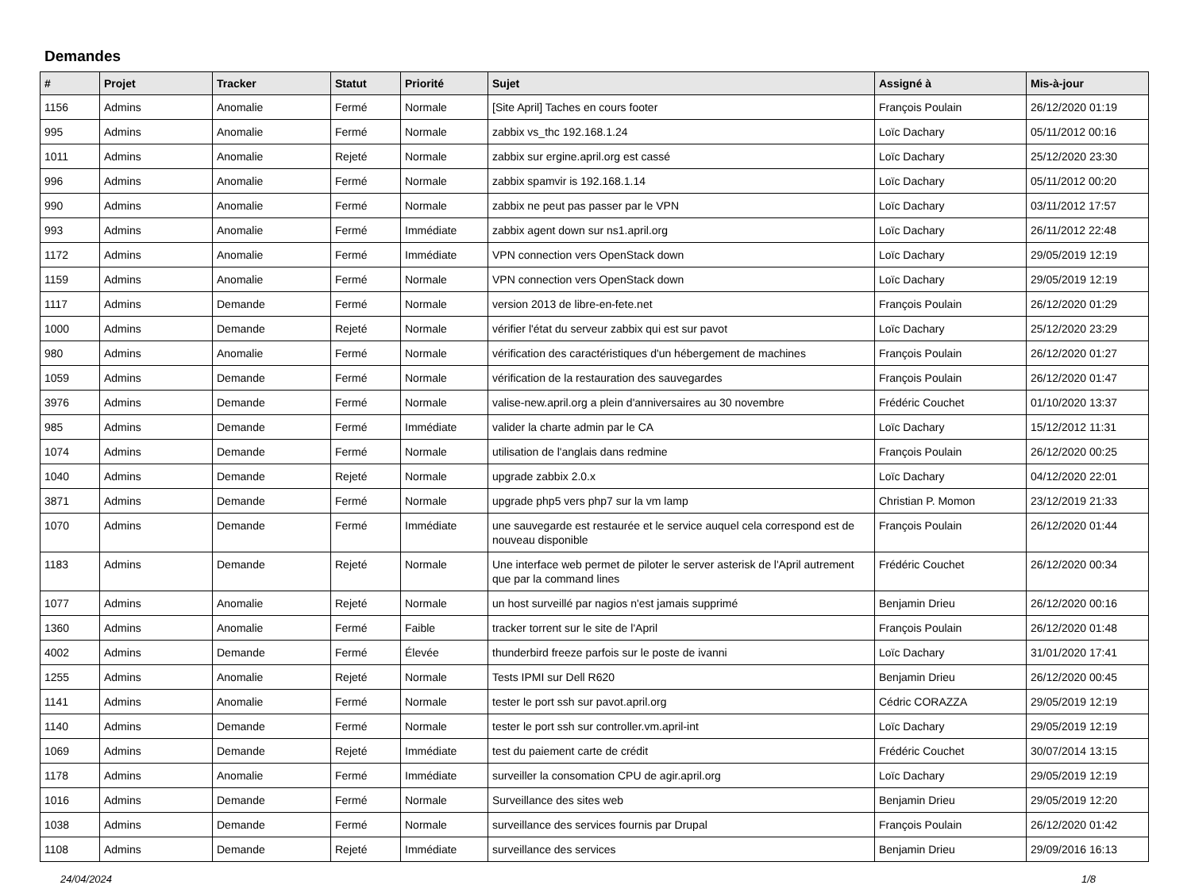Demandes
| # | Projet | Tracker | Statut | Priorité | Sujet | Assigné à | Mis-à-jour |
| --- | --- | --- | --- | --- | --- | --- | --- |
| 1156 | Admins | Anomalie | Fermé | Normale | [Site April] Taches en cours footer | François Poulain | 26/12/2020 01:19 |
| 995 | Admins | Anomalie | Fermé | Normale | zabbix vs_thc 192.168.1.24 | Loïc Dachary | 05/11/2012 00:16 |
| 1011 | Admins | Anomalie | Rejeté | Normale | zabbix sur ergine.april.org est cassé | Loïc Dachary | 25/12/2020 23:30 |
| 996 | Admins | Anomalie | Fermé | Normale | zabbix spamvir is 192.168.1.14 | Loïc Dachary | 05/11/2012 00:20 |
| 990 | Admins | Anomalie | Fermé | Normale | zabbix ne peut pas passer par le VPN | Loïc Dachary | 03/11/2012 17:57 |
| 993 | Admins | Anomalie | Fermé | Immédiate | zabbix agent down sur ns1.april.org | Loïc Dachary | 26/11/2012 22:48 |
| 1172 | Admins | Anomalie | Fermé | Immédiate | VPN connection vers OpenStack down | Loïc Dachary | 29/05/2019 12:19 |
| 1159 | Admins | Anomalie | Fermé | Normale | VPN connection vers OpenStack down | Loïc Dachary | 29/05/2019 12:19 |
| 1117 | Admins | Demande | Fermé | Normale | version 2013 de libre-en-fete.net | François Poulain | 26/12/2020 01:29 |
| 1000 | Admins | Demande | Rejeté | Normale | vérifier l'état du serveur zabbix qui est sur pavot | Loïc Dachary | 25/12/2020 23:29 |
| 980 | Admins | Anomalie | Fermé | Normale | vérification des caractéristiques d'un hébergement de machines | François Poulain | 26/12/2020 01:27 |
| 1059 | Admins | Demande | Fermé | Normale | vérification de la restauration des sauvegardes | François Poulain | 26/12/2020 01:47 |
| 3976 | Admins | Demande | Fermé | Normale | valise-new.april.org a plein d'anniversaires au 30 novembre | Frédéric Couchet | 01/10/2020 13:37 |
| 985 | Admins | Demande | Fermé | Immédiate | valider la charte admin par le CA | Loïc Dachary | 15/12/2012 11:31 |
| 1074 | Admins | Demande | Fermé | Normale | utilisation de l'anglais dans redmine | François Poulain | 26/12/2020 00:25 |
| 1040 | Admins | Demande | Rejeté | Normale | upgrade zabbix 2.0.x | Loïc Dachary | 04/12/2020 22:01 |
| 3871 | Admins | Demande | Fermé | Normale | upgrade php5 vers php7 sur la vm lamp | Christian P. Momon | 23/12/2019 21:33 |
| 1070 | Admins | Demande | Fermé | Immédiate | une sauvegarde est restaurée et le service auquel cela correspond est de nouveau disponible | François Poulain | 26/12/2020 01:44 |
| 1183 | Admins | Demande | Rejeté | Normale | Une interface web permet de piloter le server asterisk de l'April autrement que par la command lines | Frédéric Couchet | 26/12/2020 00:34 |
| 1077 | Admins | Anomalie | Rejeté | Normale | un host surveillé par nagios n'est jamais supprimé | Benjamin Drieu | 26/12/2020 00:16 |
| 1360 | Admins | Anomalie | Fermé | Faible | tracker torrent sur le site de l'April | François Poulain | 26/12/2020 01:48 |
| 4002 | Admins | Demande | Fermé | Élevée | thunderbird freeze parfois sur le poste de ivanni | Loïc Dachary | 31/01/2020 17:41 |
| 1255 | Admins | Anomalie | Rejeté | Normale | Tests IPMI sur Dell R620 | Benjamin Drieu | 26/12/2020 00:45 |
| 1141 | Admins | Anomalie | Fermé | Normale | tester le port ssh sur pavot.april.org | Cédric CORAZZA | 29/05/2019 12:19 |
| 1140 | Admins | Demande | Fermé | Normale | tester le port ssh sur controller.vm.april-int | Loïc Dachary | 29/05/2019 12:19 |
| 1069 | Admins | Demande | Rejeté | Immédiate | test du paiement carte de crédit | Frédéric Couchet | 30/07/2014 13:15 |
| 1178 | Admins | Anomalie | Fermé | Immédiate | surveiller la consomation CPU de agir.april.org | Loïc Dachary | 29/05/2019 12:19 |
| 1016 | Admins | Demande | Fermé | Normale | Surveillance des sites web | Benjamin Drieu | 29/05/2019 12:20 |
| 1038 | Admins | Demande | Fermé | Normale | surveillance des services fournis par Drupal | François Poulain | 26/12/2020 01:42 |
| 1108 | Admins | Demande | Rejeté | Immédiate | surveillance des services | Benjamin Drieu | 29/09/2016 16:13 |
24/04/2024 1/8